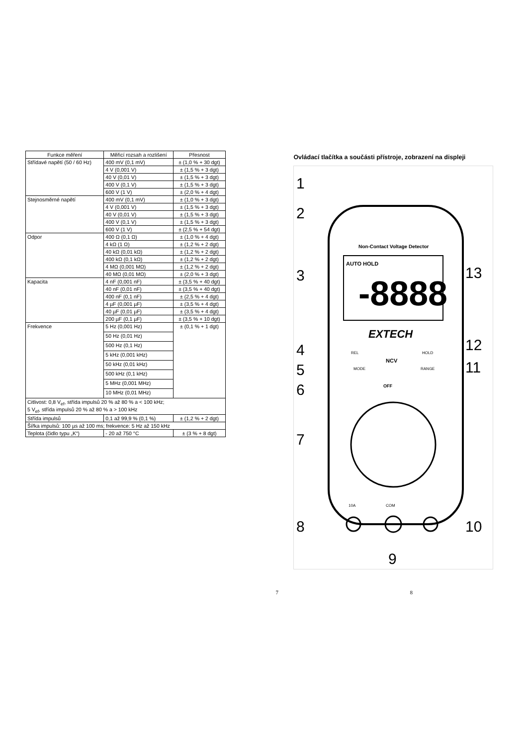| Funkce měření | Měřicí rozsah a rozlišení | Přesnost |
| --- | --- | --- |
| Střídavé napětí (50 / 60 Hz) | 400 mV (0,1 mV) | ± (1,0 % + 30 dgt) |
| | 4 V (0,001 V) | ± (1,5 % + 3 dgt) |
| | 40 V (0,01 V) | ± (1,5 % + 3 dgt) |
| | 400 V (0,1 V) | ± (1,5 % + 3 dgt) |
| | 600 V (1 V) | ± (2,0 % + 4 dgt) |
| Stejnosměrné napětí | 400 mV (0,1 mV) | ± (1,0 % + 3 dgt) |
| | 4 V (0,001 V) | ± (1,5 % + 3 dgt) |
| | 40 V (0,01 V) | ± (1,5 % + 3 dgt) |
| | 400 V (0,1 V) | ± (1,5 % + 3 dgt) |
| | 600 V (1 V) | ± (2,5 % + 54 dgt) |
| Odpor | 400 Ω (0,1 Ω) | ± (1,0 % + 4 dgt) |
| | 4 kΩ (1 Ω) | ± (1,2 % + 2 dgt) |
| | 40 kΩ (0,01 kΩ) | ± (1,2 % + 2 dgt) |
| | 400 kΩ (0,1 kΩ) | ± (1,2 % + 2 dgt) |
| | 4 MΩ (0,001 MΩ) | ± (1,2 % + 2 dgt) |
| | 40 MΩ (0,01 MΩ) | ± (2,0 % + 3 dgt) |
| Kapacita | 4 nF (0,001 nF) | ± (3,5 % + 40 dgt) |
| | 40 nF (0,01 nF) | ± (3,5 % + 40 dgt) |
| | 400 nF (0,1 nF) | ± (2,5 % + 4 dgt) |
| | 4 µF (0,001 µF) | ± (3,5 % + 4 dgt) |
| | 40 µF (0,01 µF) | ± (3,5 % + 4 dgt) |
| | 200 µF (0,1 µF) | ± (3,5 % + 10 dgt) |
| Frekvence | 5 Hz (0,001 Hz) | ± (0,1 % + 1 dgt) |
| | 50 Hz (0,01 Hz) | |
| | 500 Hz (0,1 Hz) | |
| | 5 kHz (0,001 kHz) | |
| | 50 kHz (0,01 kHz) | |
| | 500 kHz (0,1 kHz) | |
| | 5 MHz (0,001 MHz) | |
| | 10 MHz (0,01 MHz) | |
| Citlivost: 0,8 V<sub>ef</sub>, střída impulsů 20 % až 80 % a < 100 kHz; 5 V<sub>ef</sub>, střída impulsů 20 % až 80 % a > 100 kHz | | |
| Střída impulsů | 0,1 až 99,9 % (0,1 %) | ± (1,2 % + 2 dgt) |
| Šířka impulsů: 100 µs až 100 ms; frekvence: 5 Hz až 150 kHz | | |
| Teplota (čidlo typu „K“) | - 20 až 750 °C | ± (3 % + 8 dgt) |
Ovládací tlačítka a součásti přístroje, zobrazení na displeji
Non-Contact Voltage Detector
AUTO HOLD
-8888
EXTECH
REL
MODE
NCV
HOLD
RANGE
OFF
10A
COM
1
2
3
4
5
6
7
8
9
10
11
12
13
7 8